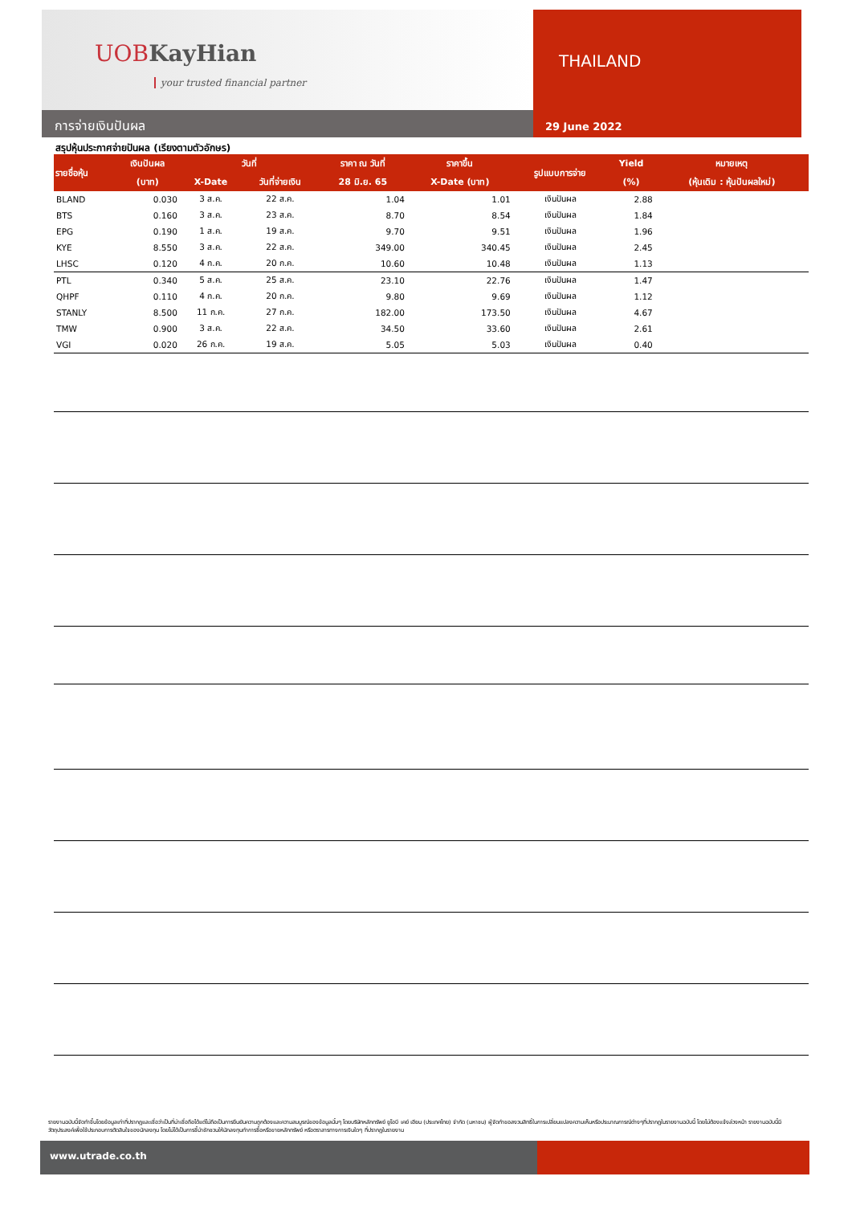UOBKayHian
your trusted financial partner
การจ่ายเงินปันผล
THAILAND
29 June 2022
สรุปหุ้นประกาศจ่ายปันผล (เรียงตามตัวอักษร)
| รายชื่อหุ้น | เงินปันผล | วันที่ | | ราคา ณ วันที่ | ราคาขึ้น | รูปแบบการจ่าย | Yield | หมายเหตุ |
| --- | --- | --- | --- | --- | --- | --- | --- | --- |
| | (บาท) | X-Date | วันที่จ่ายเงิน | 28 มิ.ย. 65 | X-Date (บาท) | | (%) | (หุ้นเดิม : หุ้นปันผลใหม่) |
| BLAND | 0.030 | 3 ส.ค. | 22 ส.ค. | 1.04 | 1.01 | เงินปันผล | 2.88 | |
| BTS | 0.160 | 3 ส.ค. | 23 ส.ค. | 8.70 | 8.54 | เงินปันผล | 1.84 | |
| EPG | 0.190 | 1 ส.ค. | 19 ส.ค. | 9.70 | 9.51 | เงินปันผล | 1.96 | |
| KYE | 8.550 | 3 ส.ค. | 22 ส.ค. | 349.00 | 340.45 | เงินปันผล | 2.45 | |
| LHSC | 0.120 | 4 ก.ค. | 20 ก.ค. | 10.60 | 10.48 | เงินปันผล | 1.13 | |
| PTL | 0.340 | 5 ส.ค. | 25 ส.ค. | 23.10 | 22.76 | เงินปันผล | 1.47 | |
| QHPF | 0.110 | 4 ก.ค. | 20 ก.ค. | 9.80 | 9.69 | เงินปันผล | 1.12 | |
| STANLY | 8.500 | 11 ก.ค. | 27 ก.ค. | 182.00 | 173.50 | เงินปันผล | 4.67 | |
| TMW | 0.900 | 3 ส.ค. | 22 ส.ค. | 34.50 | 33.60 | เงินปันผล | 2.61 | |
| VGI | 0.020 | 26 ก.ค. | 19 ส.ค. | 5.05 | 5.03 | เงินปันผล | 0.40 | |
รายงานฉบับนี้จัดทำขึ้นโดยข้อมูลเท่าที่ปรากฏและเชื่อว่าเป็นที่น่าเชื่อถือได้แต่ไม่ถือเป็นการยืนยันความถูกต้องและความสมบูรณ์ของข้อมูลนั้นๆ โดยบริษัทหลักทรัพย์ ยูโอบี เคย์ เฮียน (ประเทศไทย) จำกัด (มหาชน) ผู้จัดทำขอสงวนสิทธิ์ในการเปลี่ยนแปลงความเห็นหรือประมาณการณ์ต่างๆที่ปรากฏในรายงานฉบับนี้ โดยไม่ต้องแจ้งล่วงหน้า รายงานฉบับนี้มีวัตถุประสงค์เพื่อใช้ประกอบการตัดสินใจของนักลงทุน โดยไม่ได้เป็นการชี้นำชักชวนให้นักลงทุนทำการซื้อหรือขายหลักทรัพย์ หรือตราสารทางการเงินใดๆ ที่ปรากฏในรายงาน
www.utrade.co.th